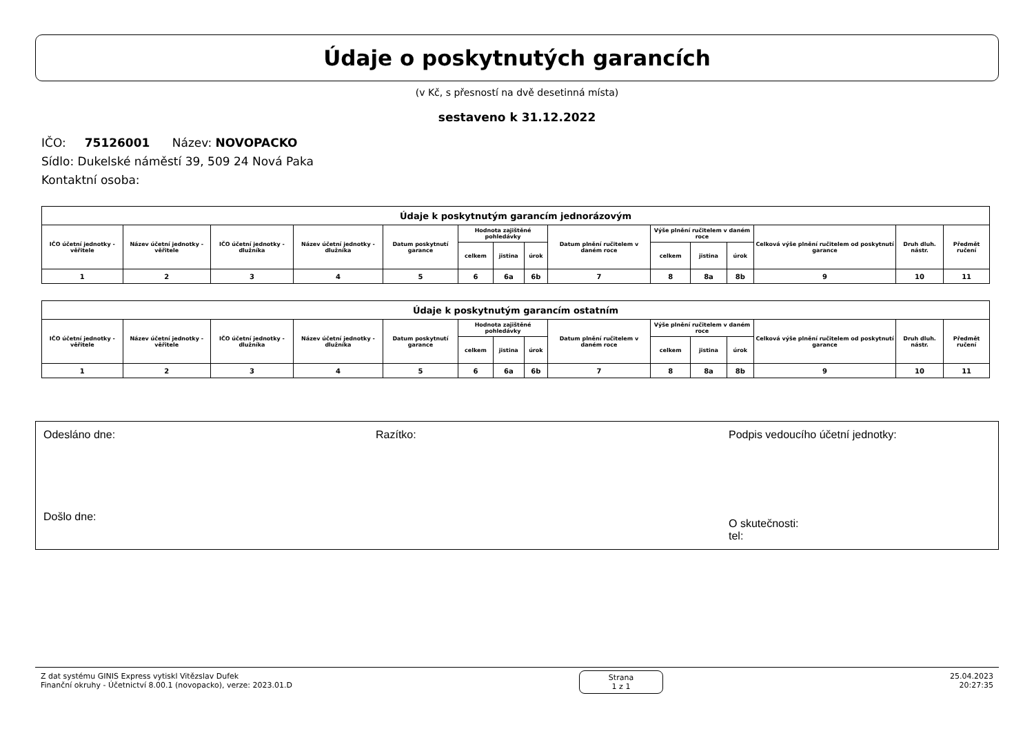Údaje o poskytnutých garancích
(v Kč, s přesností na dvě desetinná místa)
sestaveno k 31.12.2022
IČO: 75126001 Název: NOVOPACKO
Sídlo: Dukelské náměstí 39, 509 24 Nová Paka
Kontaktní osoba:
| Údaje k poskytnutým garancím jednorázovým | | | | | | | | | | | | | | |
| --- | --- | --- | --- | --- | --- | --- | --- | --- | --- | --- | --- | --- | --- | --- |
| IČO účetní jednotky - věřitele | Název účetní jednotky - věřitele | IČO účetní jednotky - dlužníka | Název účetní jednotky - dlužníka | Datum poskytnutí garance | Hodnota zajištěné pohledávky | | | Datum plnění ručitelem v daném roce | Výše plnění ručitelem v daném roce | | | Celková výše plnění ručitelem od poskytnutí garance | Druh dluh. nástr. | Předmět ručení |
| | | | | | celkem | jistina | úrok | | celkem | jistina | úrok | | | |
| 1 | 2 | 3 | 4 | 5 | 6 | 6a | 6b | 7 | 8 | 8a | 8b | 9 | 10 | 11 |
| Údaje k poskytnutým garancím ostatním | | | | | | | | | | | | | | |
| --- | --- | --- | --- | --- | --- | --- | --- | --- | --- | --- | --- | --- | --- | --- |
| IČO účetní jednotky - věřitele | Název účetní jednotky - věřitele | IČO účetní jednotky - dlužníka | Název účetní jednotky - dlužníka | Datum poskytnutí garance | Hodnota zajištěné pohledávky | | | Datum plnění ručitelem v daném roce | Výše plnění ručitelem v daném roce | | | Celková výše plnění ručitelem od poskytnutí garance | Druh dluh. nástr. | Předmět ručení |
| | | | | | celkem | jistina | úrok | | celkem | jistina | úrok | | | |
| 1 | 2 | 3 | 4 | 5 | 6 | 6a | 6b | 7 | 8 | 8a | 8b | 9 | 10 | 11 |
Odesláno dne:
Došlo dne:
Razítko: Podpis vedoucího účetní jednotky:
O skutečnosti:
tel:
Z dat systému GINIS Express vytiskl Vitězslav Dufek
Finanční okruhy - Účetnictví 8.00.1 (novopacko), verze: 2023.01.D
Strana
1 z 1
25.04.2023
20:27:35